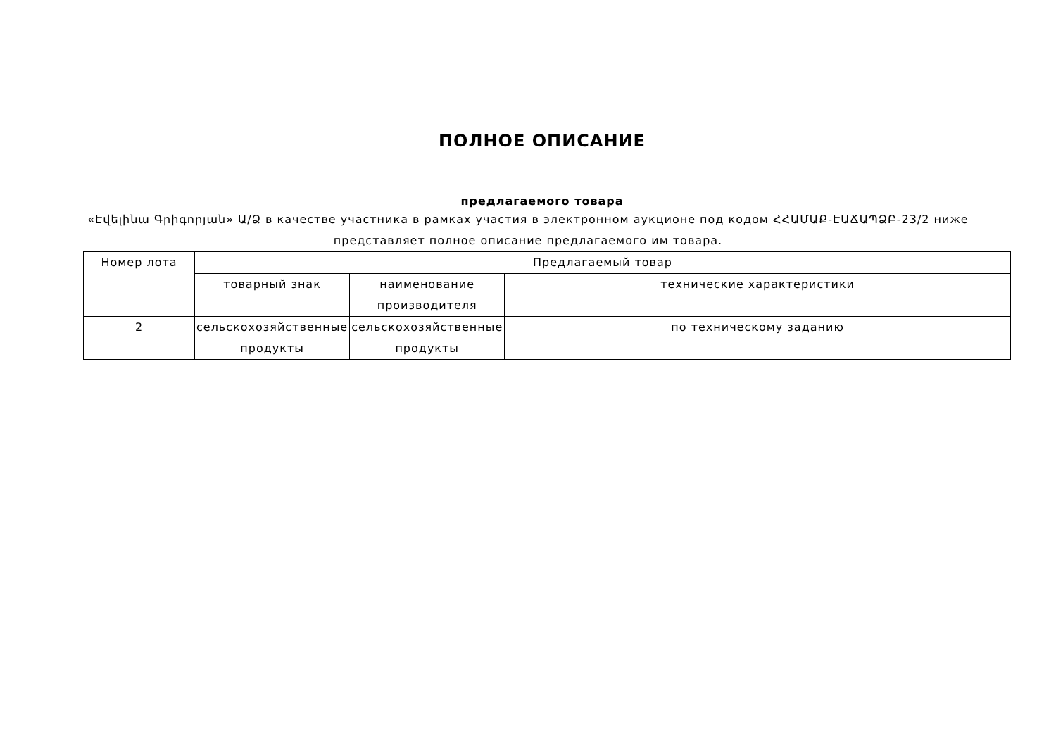ПОЛНОЕ ОПИСАНИЕ
предлагаемого товара
«Էվելինա Գրիգորյան» Ա/Ձ в качестве участника в рамках участия в электронном аукционе под кодом ՀՀԱՄԱՔ-ԷԱՃԱՊՁԲ-23/2 ниже представляет полное описание предлагаемого им товара.
| Номер лота | Предлагаемый товар | | |
| | товарный знак | наименование производителя | технические характеристики |
| 2 | сельскохозяйственные продукты | сельскохозяйственные продукты | по техническому заданию |